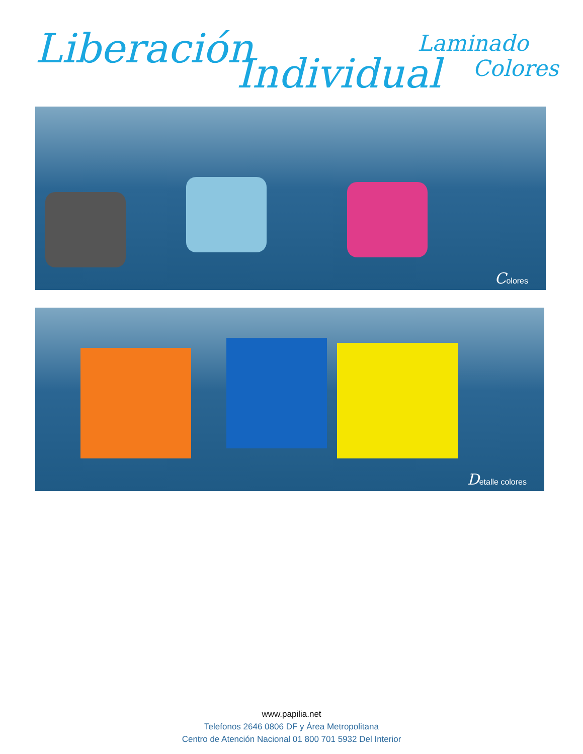Liberación
Individual
Laminado
Colores
Colores
Detalle colores
www.papilia.net
Telefonos 2646 0806 DF y Área Metropolitana
Centro de Atención Nacional 01 800 701 5932 Del Interior